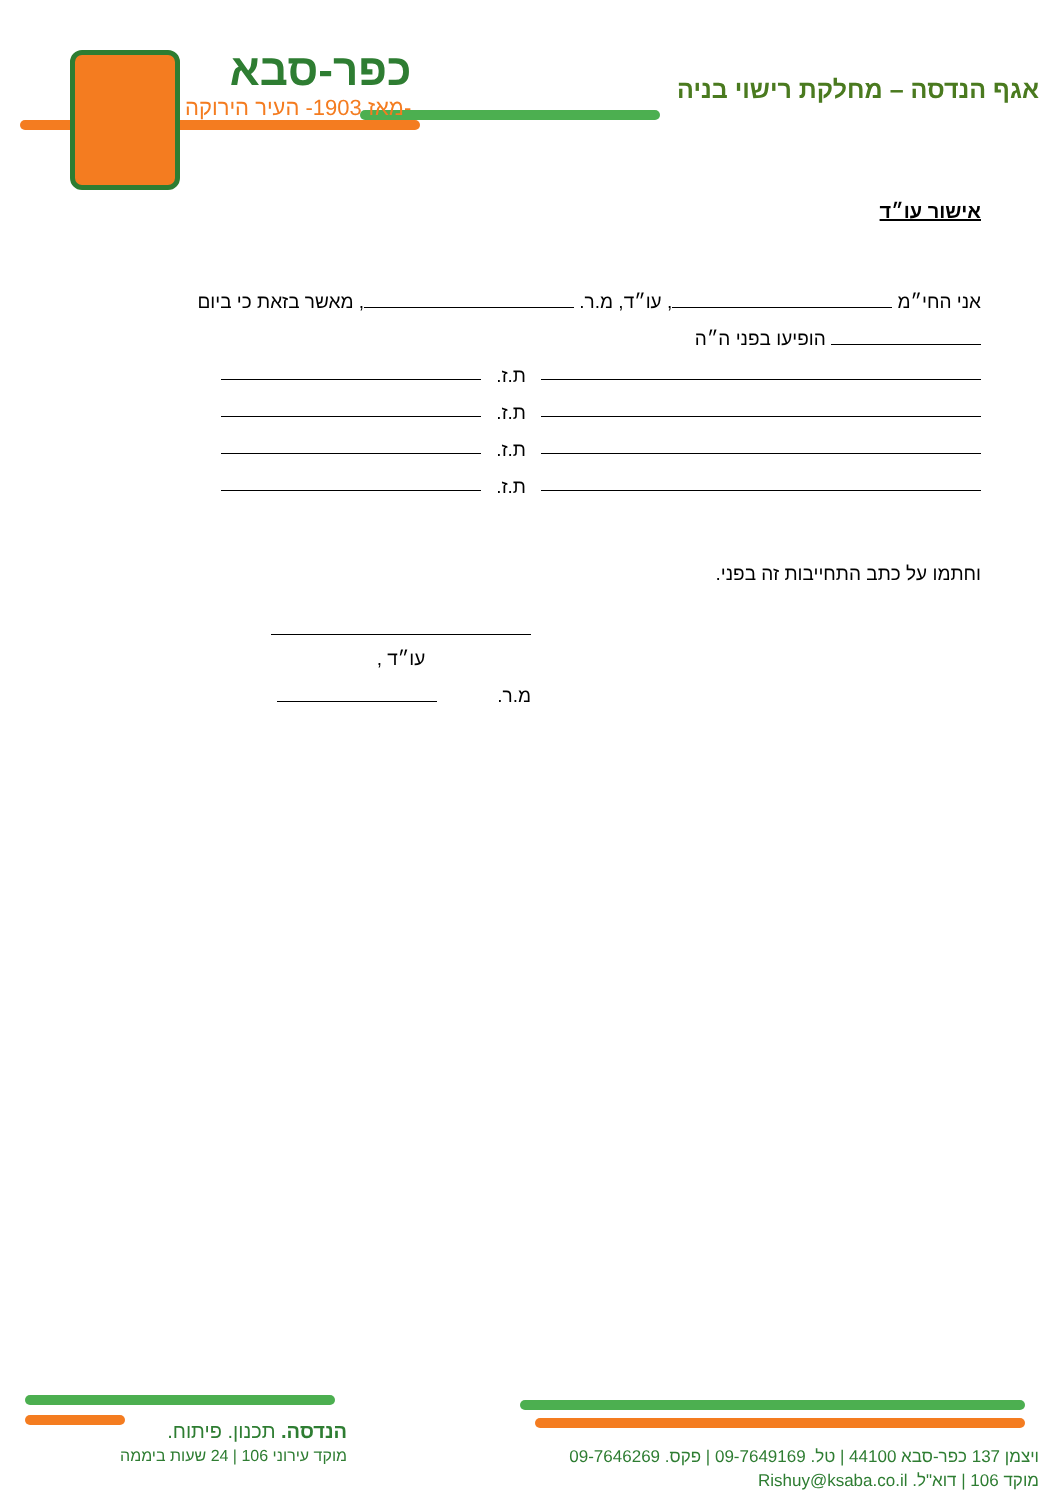כפר-סבא
-מאז 1903- העיר הירוקה
אגף הנדסה – מחלקת רישוי בניה
אישור עו״ד
אני החי״מ , עו״ד, מ.ר. , מאשר בזאת כי ביום
הופיעו בפני ה״ה
ת.ז.
ת.ז.
ת.ז.
ת.ז.
וחתמו על כתב התחייבות זה בפני.
עו״ד ,
מ.ר.
הנדסה. תכנון. פיתוח.
מוקד עירוני 106 | 24 שעות ביממה
ויצמן 137 כפר-סבא 44100 | טל. 09-7649169 | פקס. 09-7646269
מוקד 106 | דוא"ל. Rishuy@ksaba.co.il